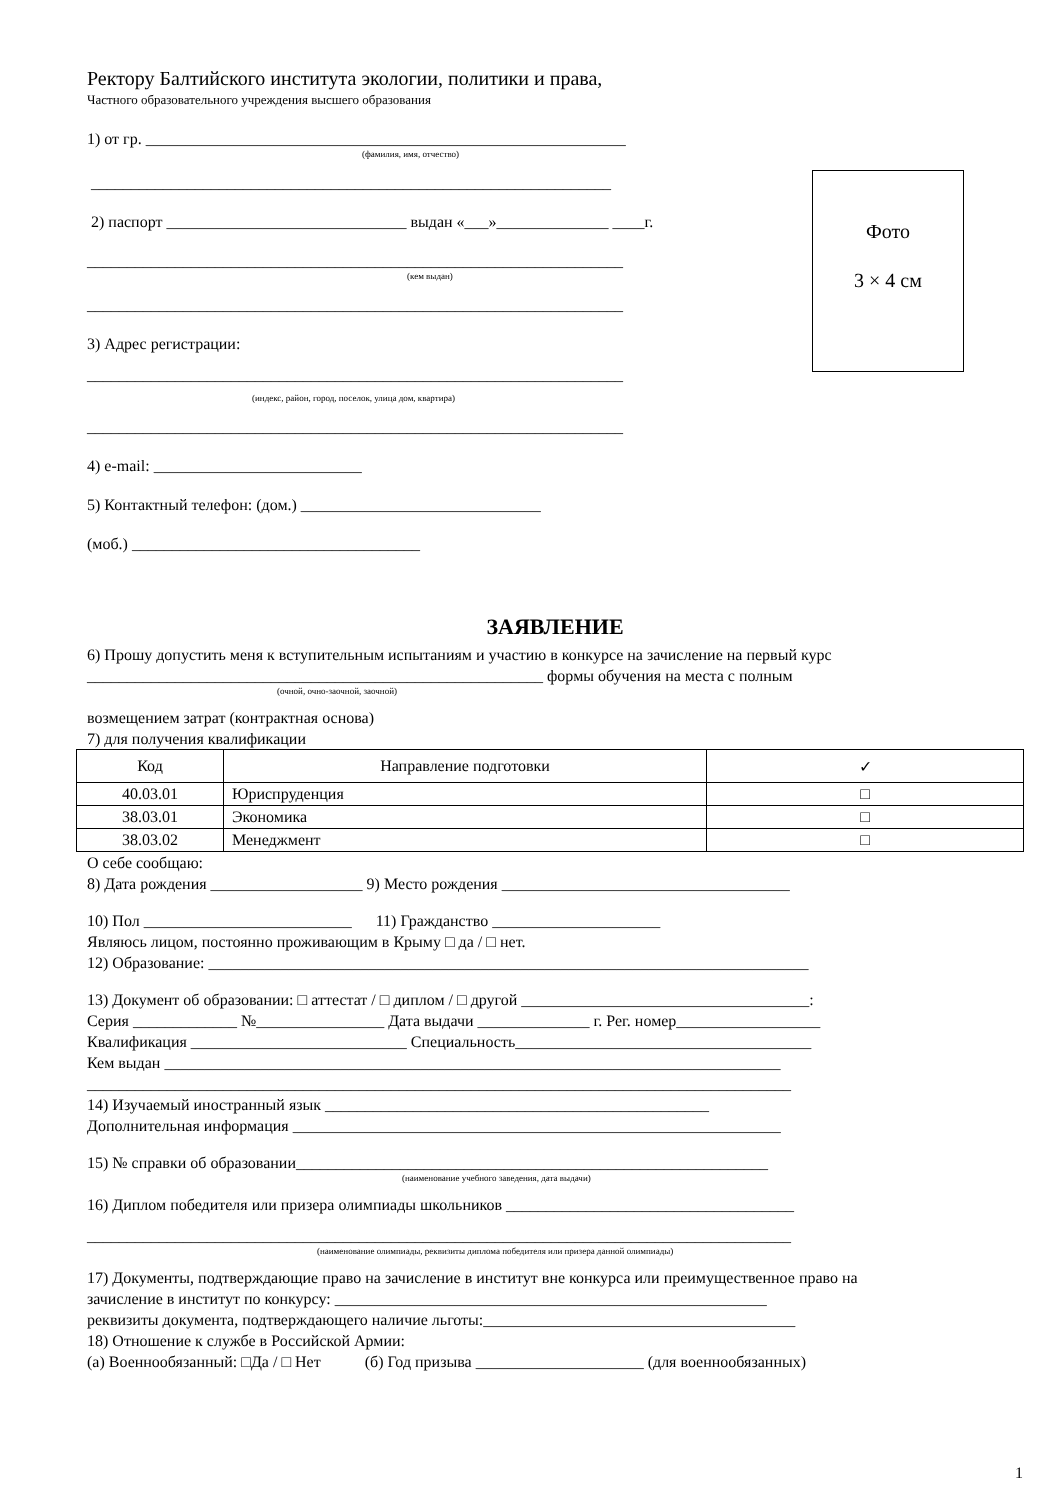Ректору Балтийского института экологии, политики и права,
Частного образовательного учреждения высшего образования
1) от гр. ____________________________________________________________
(фамилия, имя, отчество)
_________________________________________________________________
2) паспорт ______________________________ выдан «___»______________ ____г.
___________________________________________________________________
(кем выдан)
___________________________________________________________________
3) Адрес регистрации:
___________________________________________________________________
(индекс, район, город, поселок, улица дом, квартира)
___________________________________________________________________
4) e-mail: __________________________
5) Контактный телефон: (дом.) ______________________________
(моб.) ____________________________________
Фото
3 × 4 см
ЗАЯВЛЕНИЕ
6) Прошу допустить меня к вступительным испытаниям и участию в конкурсе на зачисление на первый курс
_________________________________________________________ формы обучения на места с полным
(очной, очно-заочной, заочной)
возмещением затрат (контрактная основа)
7) для получения квалификации
| Код | Направление подготовки | ✓ |
| 40.03.01 | Юриспруденция | □ |
| 38.03.01 | Экономика | □ |
| 38.03.02 | Менеджмент | □ |
О себе сообщаю:
8) Дата рождения ___________________ 9) Место рождения ____________________________________
10) Пол __________________________ 11) Гражданство _____________________
Являюсь лицом, постоянно проживающим в Крыму □ да / □ нет.
12) Образование: ___________________________________________________________________________
13) Документ об образовании: □ аттестат / □ диплом / □ другой ____________________________________:
Серия _____________ №________________ Дата выдачи ______________ г. Рег. номер__________________
Квалификация ___________________________ Специальность_____________________________________
Кем выдан _____________________________________________________________________________
________________________________________________________________________________________
14) Изучаемый иностранный язык ________________________________________________
Дополнительная информация _____________________________________________________________
15) № справки об образовании___________________________________________________________
(наименование учебного заведения, дата выдачи)
16) Диплом победителя или призера олимпиады школьников ____________________________________
________________________________________________________________________________________
(наименование олимпиады, реквизиты диплома победителя или призера данной олимпиады)
17) Документы, подтверждающие право на зачисление в институт вне конкурса или преимущественное право на
зачисление в институт по конкурсу: ______________________________________________________
реквизиты документа, подтверждающего наличие льготы:_______________________________________
18) Отношение к службе в Российской Армии:
(а) Военнообязанный: □Да / □ Нет (б) Год призыва _____________________ (для военнообязанных)
1